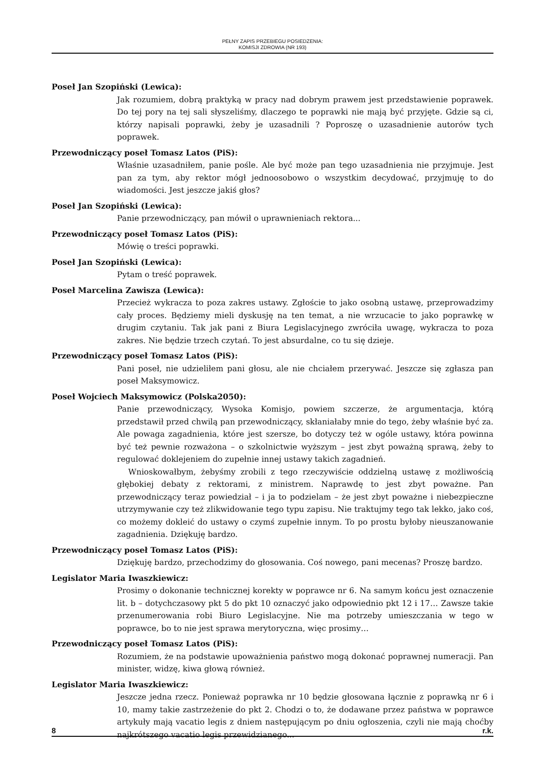PEŁNY ZAPIS PRZEBIEGU POSIEDZENIA:
KOMISJI ZDROWIA (NR 193)
Poseł Jan Szopiński (Lewica):
Jak rozumiem, dobrą praktyką w pracy nad dobrym prawem jest przedstawienie poprawek. Do tej pory na tej sali słyszeliśmy, dlaczego te poprawki nie mają być przyjęte. Gdzie są ci, którzy napisali poprawki, żeby je uzasadnili ? Poproszę o uzasadnienie autorów tych poprawek.
Przewodniczący poseł Tomasz Latos (PiS):
Właśnie uzasadniłem, panie pośle. Ale być może pan tego uzasadnienia nie przyjmuje. Jest pan za tym, aby rektor mógł jednoosobowo o wszystkim decydować, przyjmuję to do wiadomości. Jest jeszcze jakiś głos?
Poseł Jan Szopiński (Lewica):
Panie przewodniczący, pan mówił o uprawnieniach rektora...
Przewodniczący poseł Tomasz Latos (PiS):
Mówię o treści poprawki.
Poseł Jan Szopiński (Lewica):
Pytam o treść poprawek.
Poseł Marcelina Zawisza (Lewica):
Przecież wykracza to poza zakres ustawy. Zgłoście to jako osobną ustawę, przeprowadzimy cały proces. Będziemy mieli dyskusję na ten temat, a nie wrzucacie to jako poprawkę w drugim czytaniu. Tak jak pani z Biura Legislacyjnego zwróciła uwagę, wykracza to poza zakres. Nie będzie trzech czytań. To jest absurdalne, co tu się dzieje.
Przewodniczący poseł Tomasz Latos (PiS):
Pani poseł, nie udzieliłem pani głosu, ale nie chciałem przerywać. Jeszcze się zgłasza pan poseł Maksymowicz.
Poseł Wojciech Maksymowicz (Polska2050):
Panie przewodniczący, Wysoka Komisjo, powiem szczerze, że argumentacja, którą przedstawił przed chwilą pan przewodniczący, skłaniałaby mnie do tego, żeby właśnie być za. Ale powaga zagadnienia, które jest szersze, bo dotyczy też w ogóle ustawy, która powinna być też pewnie rozważona – o szkolnictwie wyższym – jest zbyt poważną sprawą, żeby to regulować doklejeniem do zupełnie innej ustawy takich zagadnień.
Wnioskowałbym, żebyśmy zrobili z tego rzeczywiście oddzielną ustawę z możliwością głębokiej debaty z rektorami, z ministrem. Naprawdę to jest zbyt poważne. Pan przewodniczący teraz powiedział – i ja to podzielam – że jest zbyt poważne i niebezpieczne utrzymywanie czy też zlikwidowanie tego typu zapisu. Nie traktujmy tego tak lekko, jako coś, co możemy dokleić do ustawy o czymś zupełnie innym. To po prostu byłoby nieuszanowanie zagadnienia. Dziękuję bardzo.
Przewodniczący poseł Tomasz Latos (PiS):
Dziękuję bardzo, przechodzimy do głosowania. Coś nowego, pani mecenas? Proszę bardzo.
Legislator Maria Iwaszkiewicz:
Prosimy o dokonanie technicznej korekty w poprawce nr 6. Na samym końcu jest oznaczenie lit. b – dotychczasowy pkt 5 do pkt 10 oznaczyć jako odpowiednio pkt 12 i 17… Zawsze takie przenumerowania robi Biuro Legislacyjne. Nie ma potrzeby umieszczania w tego w poprawce, bo to nie jest sprawa merytoryczna, więc prosimy…
Przewodniczący poseł Tomasz Latos (PiS):
Rozumiem, że na podstawie upoważnienia państwo mogą dokonać poprawnej numeracji. Pan minister, widzę, kiwa głową również.
Legislator Maria Iwaszkiewicz:
Jeszcze jedna rzecz. Ponieważ poprawka nr 10 będzie głosowana łącznie z poprawką nr 6 i 10, mamy takie zastrzeżenie do pkt 2. Chodzi o to, że dodawane przez państwa w poprawce artykuły mają vacatio legis z dniem następującym po dniu ogłoszenia, czyli nie mają choćby najkrótszego vacatio legis przewidzianego...
8 r.k.